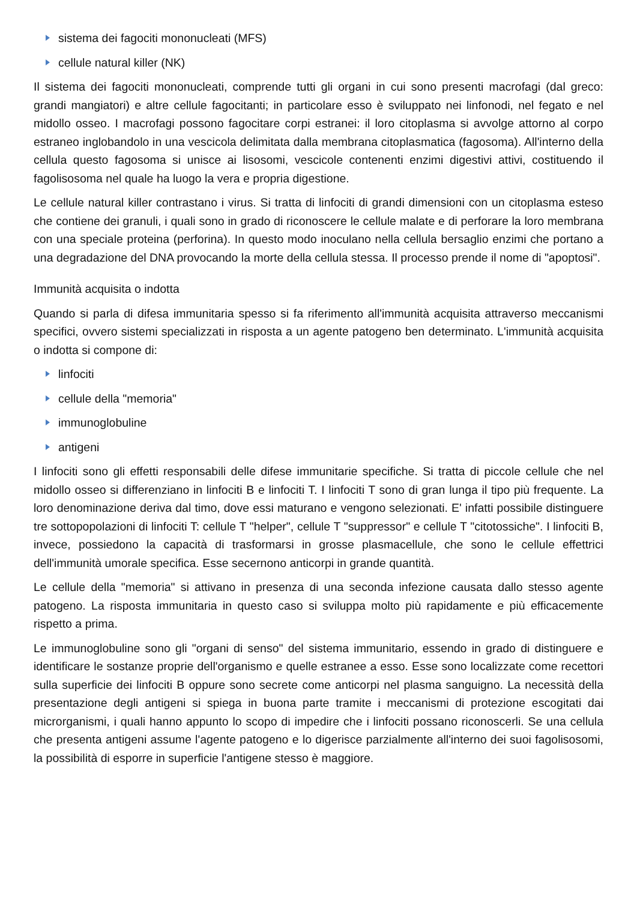sistema dei fagociti mononucleati (MFS)
cellule natural killer (NK)
Il sistema dei fagociti mononucleati, comprende tutti gli organi in cui sono presenti macrofagi (dal greco: grandi mangiatori) e altre cellule fagocitanti; in particolare esso è sviluppato nei linfonodi, nel fegato e nel midollo osseo. I macrofagi possono fagocitare corpi estranei: il loro citoplasma si avvolge attorno al corpo estraneo inglobandolo in una vescicola delimitata dalla membrana citoplasmatica (fagosoma). All'interno della cellula questo fagosoma si unisce ai lisosomi, vescicole contenenti enzimi digestivi attivi, costituendo il fagolisosoma nel quale ha luogo la vera e propria digestione.
Le cellule natural killer contrastano i virus. Si tratta di linfociti di grandi dimensioni con un citoplasma esteso che contiene dei granuli, i quali sono in grado di riconoscere le cellule malate e di perforare la loro membrana con una speciale proteina (perforina). In questo modo inoculano nella cellula bersaglio enzimi che portano a una degradazione del DNA provocando la morte della cellula stessa. Il processo prende il nome di "apoptosi".
Immunità acquisita o indotta
Quando si parla di difesa immunitaria spesso si fa riferimento all'immunità acquisita attraverso meccanismi specifici, ovvero sistemi specializzati in risposta a un agente patogeno ben determinato. L'immunità acquisita o indotta si compone di:
linfociti
cellule della "memoria"
immunoglobuline
antigeni
I linfociti sono gli effetti responsabili delle difese immunitarie specifiche. Si tratta di piccole cellule che nel midollo osseo si differenziano in linfociti B e linfociti T. I linfociti T sono di gran lunga il tipo più frequente. La loro denominazione deriva dal timo, dove essi maturano e vengono selezionati. E' infatti possibile distinguere tre sottopopolazioni di linfociti T: cellule T "helper", cellule T "suppressor" e cellule T "citotossiche". I linfociti B, invece, possiedono la capacità di trasformarsi in grosse plasmacellule, che sono le cellule effettrici dell'immunità umorale specifica. Esse secernono anticorpi in grande quantità.
Le cellule della "memoria" si attivano in presenza di una seconda infezione causata dallo stesso agente patogeno. La risposta immunitaria in questo caso si sviluppa molto più rapidamente e più efficacemente rispetto a prima.
Le immunoglobuline sono gli "organi di senso" del sistema immunitario, essendo in grado di distinguere e identificare le sostanze proprie dell'organismo e quelle estranee a esso. Esse sono localizzate come recettori sulla superficie dei linfociti B oppure sono secrete come anticorpi nel plasma sanguigno. La necessità della presentazione degli antigeni si spiega in buona parte tramite i meccanismi di protezione escogitati dai microrganismi, i quali hanno appunto lo scopo di impedire che i linfociti possano riconoscerli. Se una cellula che presenta antigeni assume l'agente patogeno e lo digerisce parzialmente all'interno dei suoi fagolisosomi, la possibilità di esporre in superficie l'antigene stesso è maggiore.